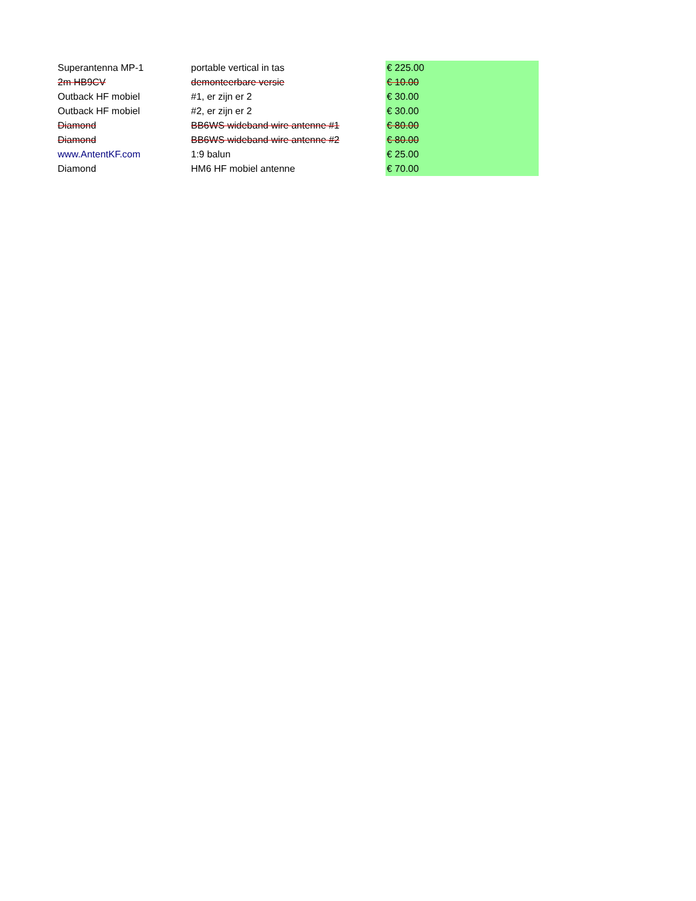| Superantenna MP-1 | portable vertical in tas | € 225.00 |
| 2m HB9CV | demonteerbare versie | € 10.00 |
| Outback HF mobiel | #1, er zijn er 2 | € 30.00 |
| Outback HF mobiel | #2, er zijn er 2 | € 30.00 |
| Diamond | BB6WS wideband wire antenne #1 | € 80.00 |
| Diamond | BB6WS wideband wire antenne #2 | € 80.00 |
| www.AntentKF.com | 1:9 balun | € 25.00 |
| Diamond | HM6 HF mobiel antenne | € 70.00 |